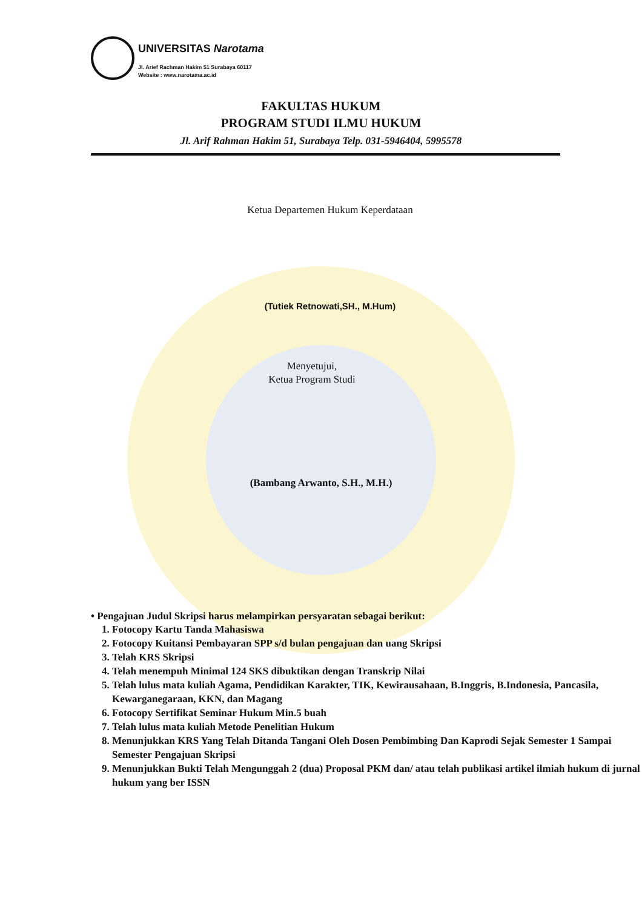UNIVERSITAS Narotama
Jl. Arief Rachman Hakim 51 Surabaya 60117
Website : www.narotama.ac.id
FAKULTAS HUKUM
PROGRAM STUDI ILMU HUKUM
Jl. Arif Rahman Hakim 51, Surabaya Telp. 031-5946404, 5995578
Ketua Departemen Hukum Keperdataan
(Tutiek Retnowati,SH., M.Hum)
Menyetujui,
Ketua Program Studi
(Bambang Arwanto, S.H., M.H.)
• Pengajuan Judul Skripsi harus melampirkan persyaratan sebagai berikut:
1. Fotocopy Kartu Tanda Mahasiswa
2. Fotocopy Kuitansi Pembayaran SPP s/d bulan pengajuan dan uang Skripsi
3. Telah KRS Skripsi
4. Telah menempuh Minimal 124 SKS dibuktikan dengan Transkrip Nilai
5. Telah lulus mata kuliah Agama, Pendidikan Karakter, TIK, Kewirausahaan, B.Inggris, B.Indonesia, Pancasila, Kewarganegaraan, KKN, dan Magang
6. Fotocopy Sertifikat Seminar Hukum Min.5 buah
7. Telah lulus mata kuliah Metode Penelitian Hukum
8. Menunjukkan KRS Yang Telah Ditanda Tangani Oleh Dosen Pembimbing Dan Kaprodi Sejak Semester 1 Sampai Semester Pengajuan Skripsi
9. Menunjukkan Bukti Telah Mengunggah 2 (dua) Proposal PKM dan/ atau telah publikasi artikel ilmiah hukum di jurnal hukum yang ber ISSN